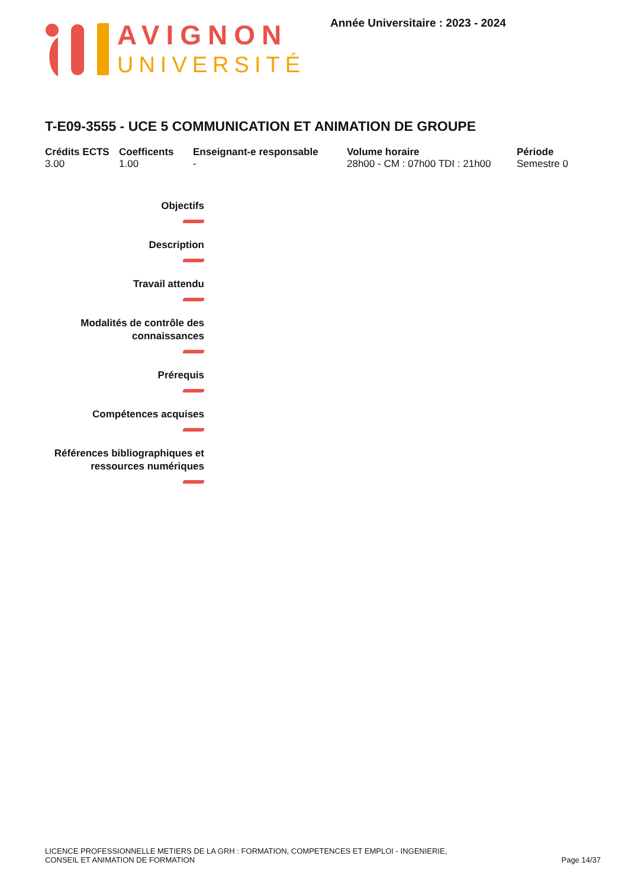AVIGNON
UNIVERSITÉ
Année Universitaire : 2023 - 2024
T-E09-3555 - UCE 5 COMMUNICATION ET ANIMATION DE GROUPE
Crédits ECTS
3.00
Coefficents
1.00
Enseignant-e responsable
-
Volume horaire
28h00 - CM : 07h00 TDI : 21h00
Période
Semestre 0
Objectifs
Description
Travail attendu
Modalités de contrôle des
connaissances
Prérequis
Compétences acquises
Références bibliographiques et
ressources numériques
LICENCE PROFESSIONNELLE METIERS DE LA GRH : FORMATION, COMPETENCES ET EMPLOI - INGENIERIE,
CONSEIL ET ANIMATION DE FORMATION
Page 14/37